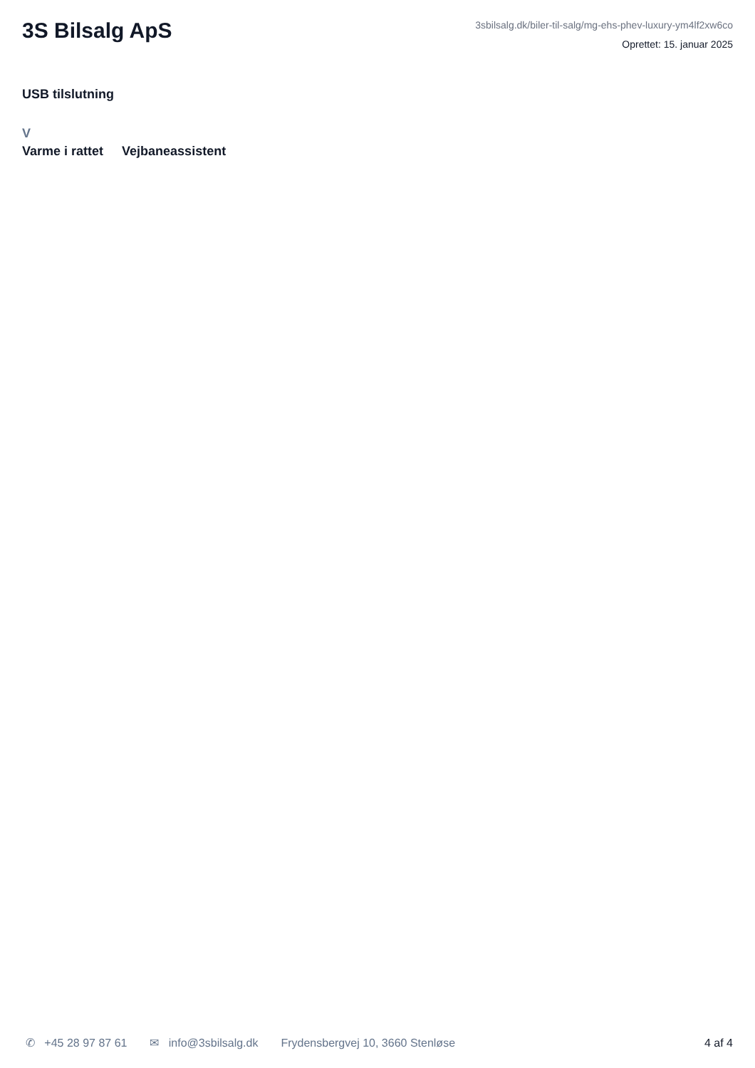3S Bilsalg ApS
3sbilsalg.dk/biler-til-salg/mg-ehs-phev-luxury-ym4lf2xw6co
Oprettet: 15. januar 2025
USB tilslutning
V
Varme i rattet Vejbaneassistent
✆ +45 28 97 87 61 ✉ info@3sbilsalg.dk Frydensbergvej 10, 3660 Stenløse
4 af 4